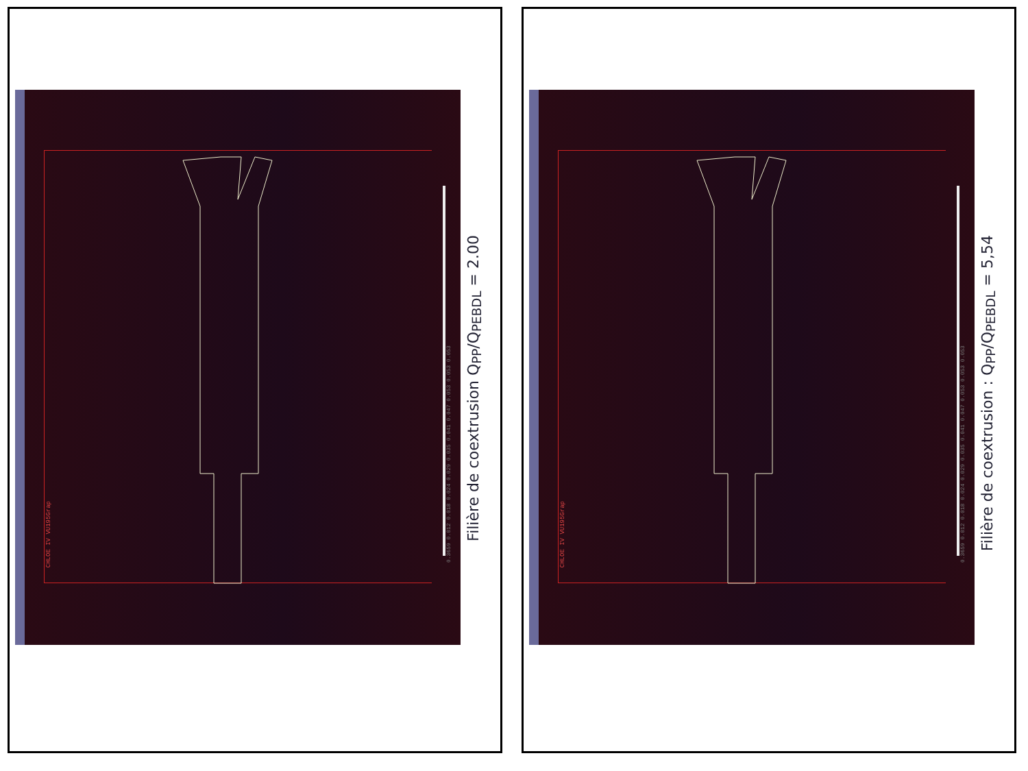0.3659 0.012 0.018 0.024 0.029 0.035 0.041 0.047 0.053 0.053 0.053
CHLOE IV VU195Grap
Filière de coextrusion Q<sub>PP</sub>/Q<sub>PEBDL</sub> = 2.00
0.3659 0.012 0.018 0.024 0.029 0.035 0.041 0.047 0.053 0.053 0.053
CHLOE IV VU195Grap
Filière de coextrusion : Q<sub>PP</sub>/Q<sub>PEBDL</sub> = 5,54